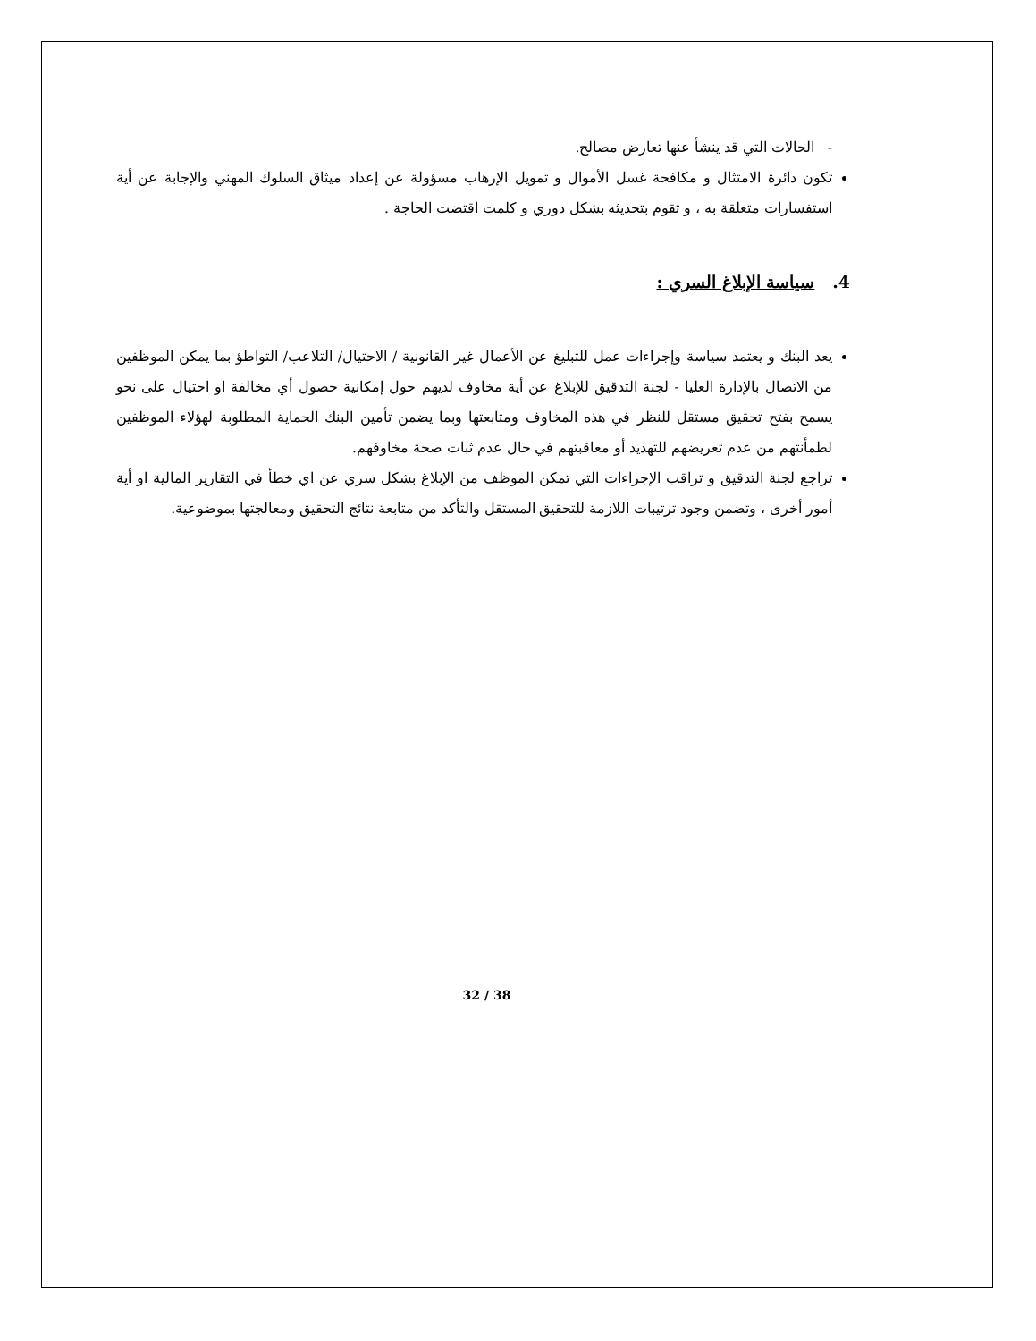- الحالات التي قد ينشأ عنها تعارض مصالح.
تكون دائرة الامتثال و مكافحة غسل الأموال و تمويل الإرهاب مسؤولة عن إعداد ميثاق السلوك المهني والإجابة عن أية استفسارات متعلقة به ، و تقوم بتحديثه بشكل دوري و كلمت اقتضت الحاجة .
4. سياسة الإبلاغ السري :
يعد البنك و يعتمد سياسة وإجراءات عمل للتبليغ عن الأعمال غير القانونية / الاحتيال/ التلاعب/ التواطؤ بما يمكن الموظفين من الاتصال بالإدارة العليا - لجنة التدقيق للإبلاغ عن أية مخاوف لديهم حول إمكانية حصول أي مخالفة او احتيال على نحو يسمح بفتح تحقيق مستقل للنظر في هذه المخاوف ومتابعتها وبما يضمن تأمين البنك الحماية المطلوبة لهؤلاء الموظفين لطمأنتهم من عدم تعريضهم للتهديد أو معاقبتهم في حال عدم ثبات صحة مخاوفهم.
تراجع لجنة التدقيق و تراقب الإجراءات التي تمكن الموظف من الإبلاغ بشكل سري عن اي خطأ في التقارير المالية او أية أمور أخرى ، وتضمن وجود ترتيبات اللازمة للتحقيق المستقل والتأكد من متابعة نتائج التحقيق ومعالجتها بموضوعية.
32 / 38